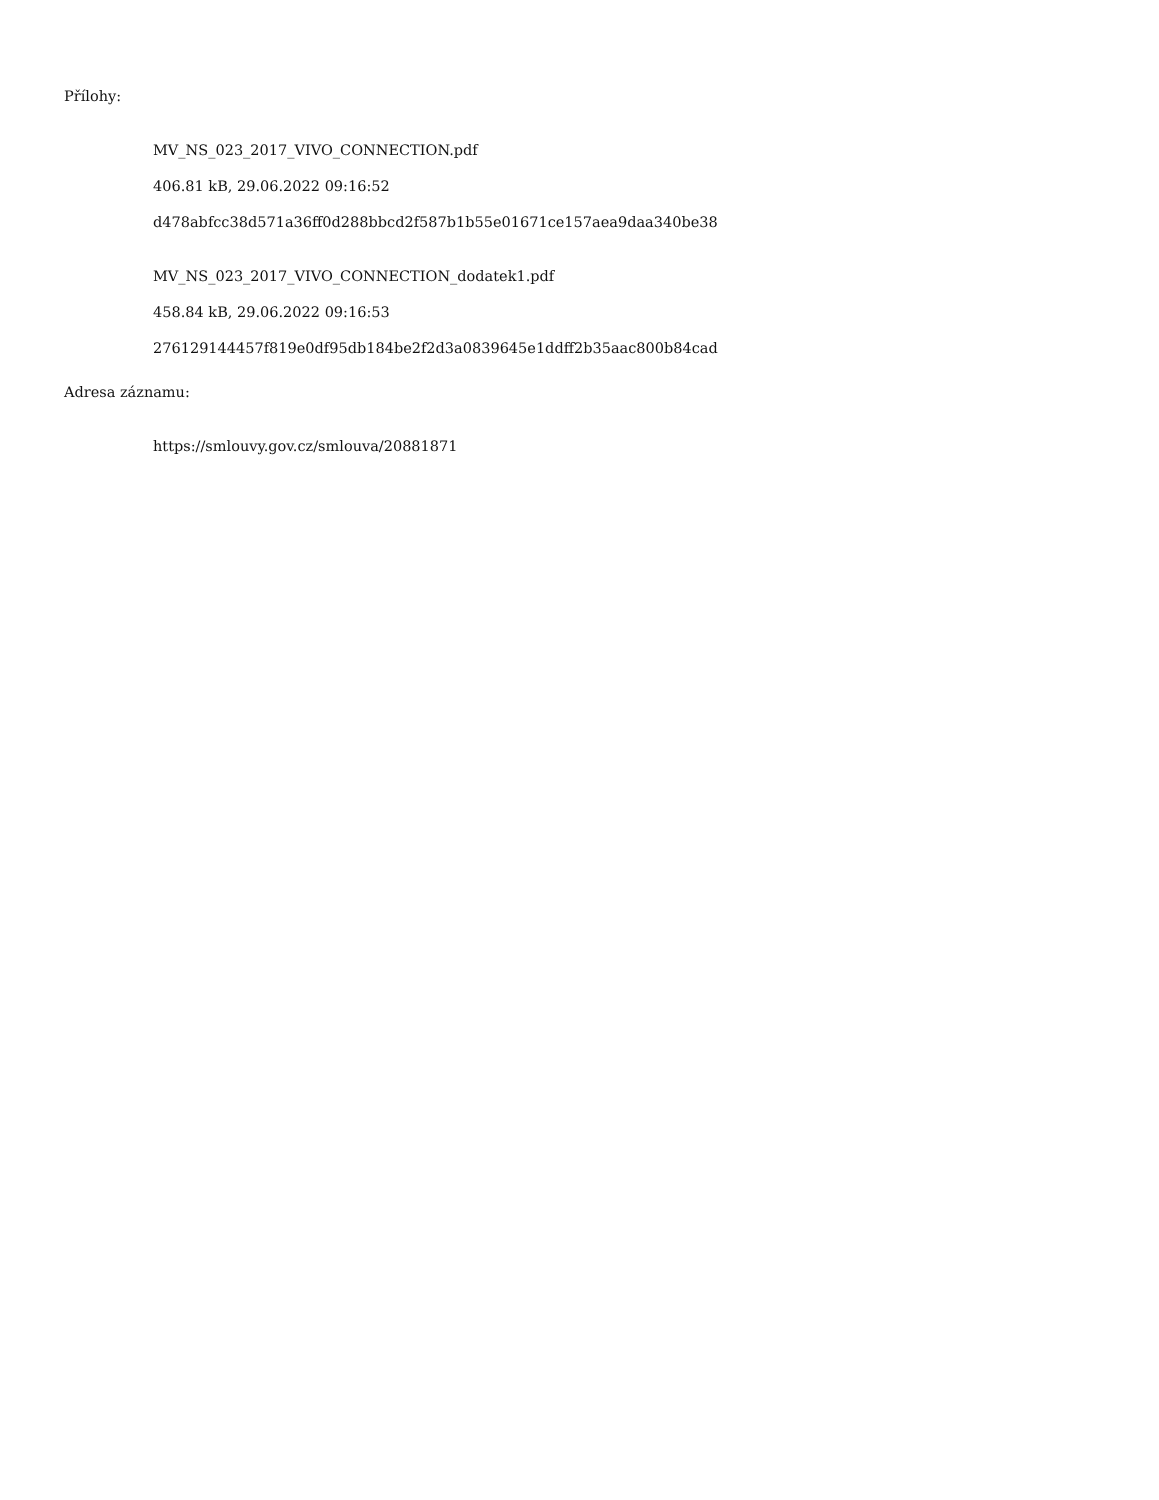Přílohy:
MV_NS_023_2017_VIVO_CONNECTION.pdf
406.81 kB, 29.06.2022 09:16:52
d478abfcc38d571a36ff0d288bbcd2f587b1b55e01671ce157aea9daa340be38
MV_NS_023_2017_VIVO_CONNECTION_dodatek1.pdf
458.84 kB, 29.06.2022 09:16:53
276129144457f819e0df95db184be2f2d3a0839645e1ddff2b35aac800b84cad
Adresa záznamu:
https://smlouvy.gov.cz/smlouva/20881871